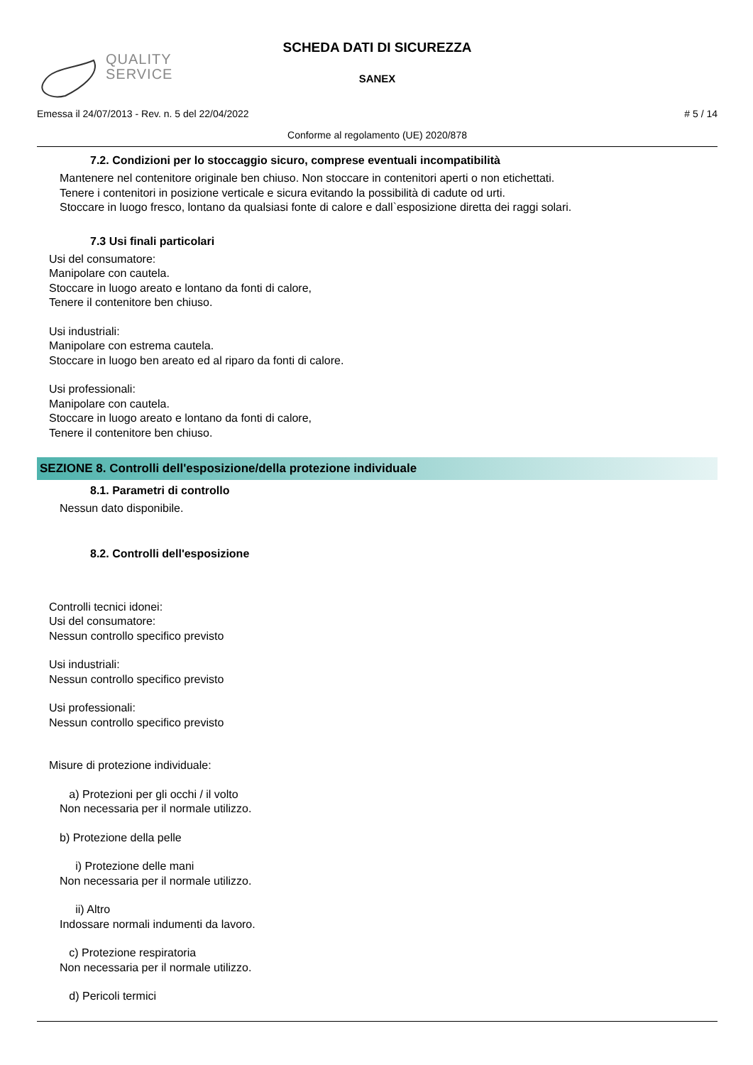QUALITY
SERVICE
SCHEDA DATI DI SICUREZZA
SANEX
Emessa il 24/07/2013 - Rev. n. 5 del 22/04/2022 # 5 / 14
Conforme al regolamento (UE) 2020/878
7.2. Condizioni per lo stoccaggio sicuro, comprese eventuali incompatibilità
Mantenere nel contenitore originale ben chiuso. Non stoccare in contenitori aperti o non etichettati.
Tenere i contenitori in posizione verticale e sicura evitando la possibilità di cadute od urti.
Stoccare in luogo fresco, lontano da qualsiasi fonte di calore e dall`esposizione diretta dei raggi solari.
7.3 Usi finali particolari
Usi del consumatore:
Manipolare con cautela.
Stoccare in luogo areato e lontano da fonti di calore,
Tenere il contenitore ben chiuso.
Usi industriali:
Manipolare con estrema cautela.
Stoccare in luogo ben areato ed al riparo da fonti di calore.
Usi professionali:
Manipolare con cautela.
Stoccare in luogo areato e lontano da fonti di calore,
Tenere il contenitore ben chiuso.
SEZIONE 8. Controlli dell'esposizione/della protezione individuale
8.1. Parametri di controllo
Nessun dato disponibile.
8.2. Controlli dell'esposizione
Controlli tecnici idonei:
Usi del consumatore:
Nessun controllo specifico previsto
Usi industriali:
Nessun controllo specifico previsto
Usi professionali:
Nessun controllo specifico previsto
Misure di protezione individuale:
a) Protezioni per gli occhi / il volto
Non necessaria per il normale utilizzo.
b) Protezione della pelle
i) Protezione delle mani
Non necessaria per il normale utilizzo.
ii) Altro
Indossare normali indumenti da lavoro.
c) Protezione respiratoria
Non necessaria per il normale utilizzo.
d) Pericoli termici